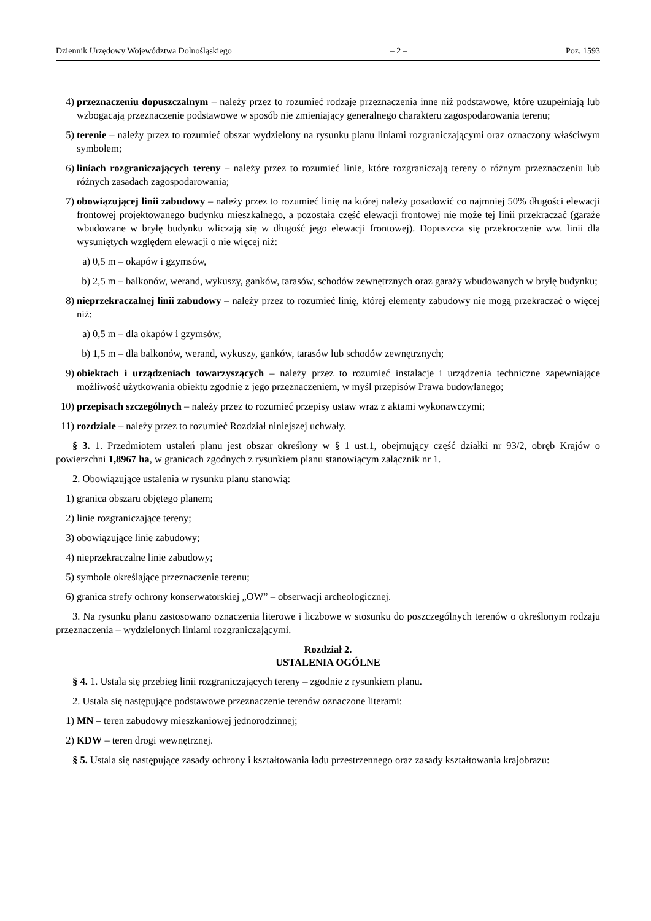Dziennik Urzędowy Województwa Dolnośląskiego – 2 – Poz. 1593
4) przeznaczeniu dopuszczalnym – należy przez to rozumieć rodzaje przeznaczenia inne niż podstawowe, które uzupełniają lub wzbogacają przeznaczenie podstawowe w sposób nie zmieniający generalnego charakteru zagospodarowania terenu;
5) terenie – należy przez to rozumieć obszar wydzielony na rysunku planu liniami rozgraniczającymi oraz oznaczony właściwym symbolem;
6) liniach rozgraniczających tereny – należy przez to rozumieć linie, które rozgraniczają tereny o różnym przeznaczeniu lub różnych zasadach zagospodarowania;
7) obowiązującej linii zabudowy – należy przez to rozumieć linię na której należy posadowić co najmniej 50% długości elewacji frontowej projektowanego budynku mieszkalnego, a pozostała część elewacji frontowej nie może tej linii przekraczać (garaże wbudowane w bryłę budynku wliczają się w długość jego elewacji frontowej). Dopuszcza się przekroczenie ww. linii dla wysuniętych względem elewacji o nie więcej niż:
a) 0,5 m – okapów i gzymsów,
b) 2,5 m – balkonów, werand, wykuszy, ganków, tarasów, schodów zewnętrznych oraz garaży wbudowanych w bryłę budynku;
8) nieprzekraczalnej linii zabudowy – należy przez to rozumieć linię, której elementy zabudowy nie mogą przekraczać o więcej niż:
a) 0,5 m – dla okapów i gzymsów,
b) 1,5 m – dla balkonów, werand, wykuszy, ganków, tarasów lub schodów zewnętrznych;
9) obiektach i urządzeniach towarzyszących – należy przez to rozumieć instalacje i urządzenia techniczne zapewniające możliwość użytkowania obiektu zgodnie z jego przeznaczeniem, w myśl przepisów Prawa budowlanego;
10) przepisach szczególnych – należy przez to rozumieć przepisy ustaw wraz z aktami wykonawczymi;
11) rozdziale – należy przez to rozumieć Rozdział niniejszej uchwały.
§ 3. 1. Przedmiotem ustaleń planu jest obszar określony w § 1 ust.1, obejmujący część działki nr 93/2, obręb Krajów o powierzchni 1,8967 ha, w granicach zgodnych z rysunkiem planu stanowiącym załącznik nr 1.
2. Obowiązujące ustalenia w rysunku planu stanowią:
1) granica obszaru objętego planem;
2) linie rozgraniczające tereny;
3) obowiązujące linie zabudowy;
4) nieprzekraczalne linie zabudowy;
5) symbole określające przeznaczenie terenu;
6) granica strefy ochrony konserwatorskiej „OW” – obserwacji archeologicznej.
3. Na rysunku planu zastosowano oznaczenia literowe i liczbowe w stosunku do poszczególnych terenów o określonym rodzaju przeznaczenia – wydzielonych liniami rozgraniczającymi.
Rozdział 2.
USTALENIA OGÓLNE
§ 4. 1. Ustala się przebieg linii rozgraniczających tereny – zgodnie z rysunkiem planu.
2. Ustala się następujące podstawowe przeznaczenie terenów oznaczone literami:
1) MN – teren zabudowy mieszkaniowej jednorodzinnej;
2) KDW – teren drogi wewnętrznej.
§ 5. Ustala się następujące zasady ochrony i kształtowania ładu przestrzennego oraz zasady kształtowania krajobrazu: